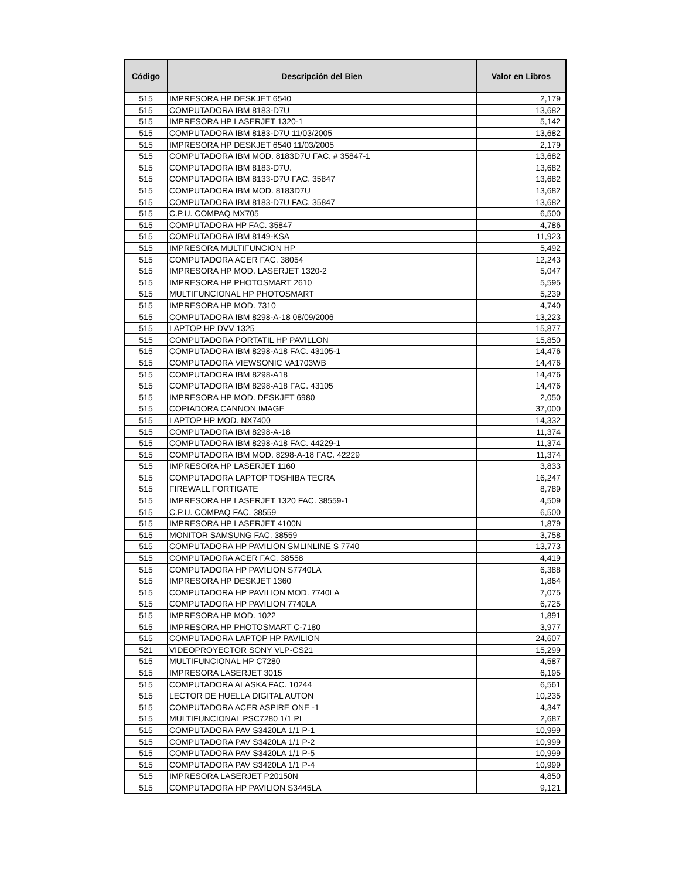| Código | Descripción del Bien | Valor en Libros |
| --- | --- | --- |
| 515 | IMPRESORA HP DESKJET 6540 | 2,179 |
| 515 | COMPUTADORA IBM 8183-D7U | 13,682 |
| 515 | IMPRESORA HP LASERJET 1320-1 | 5,142 |
| 515 | COMPUTADORA IBM 8183-D7U 11/03/2005 | 13,682 |
| 515 | IMPRESORA HP DESKJET 6540 11/03/2005 | 2,179 |
| 515 | COMPUTADORA IBM MOD. 8183D7U FAC. # 35847-1 | 13,682 |
| 515 | COMPUTADORA IBM 8183-D7U. | 13,682 |
| 515 | COMPUTADORA IBM 8133-D7U FAC. 35847 | 13,682 |
| 515 | COMPUTADORA IBM MOD. 8183D7U | 13,682 |
| 515 | COMPUTADORA IBM 8183-D7U FAC. 35847 | 13,682 |
| 515 | C.P.U. COMPAQ MX705 | 6,500 |
| 515 | COMPUTADORA HP FAC. 35847 | 4,786 |
| 515 | COMPUTADORA IBM 8149-KSA | 11,923 |
| 515 | IMPRESORA MULTIFUNCION HP | 5,492 |
| 515 | COMPUTADORA ACER FAC. 38054 | 12,243 |
| 515 | IMPRESORA HP MOD. LASERJET 1320-2 | 5,047 |
| 515 | IMPRESORA HP PHOTOSMART 2610 | 5,595 |
| 515 | MULTIFUNCIONAL HP PHOTOSMART | 5,239 |
| 515 | IMPRESORA HP MOD. 7310 | 4,740 |
| 515 | COMPUTADORA IBM 8298-A-18 08/09/2006 | 13,223 |
| 515 | LAPTOP HP DVV 1325 | 15,877 |
| 515 | COMPUTADORA PORTATIL HP PAVILLON | 15,850 |
| 515 | COMPUTADORA IBM 8298-A18 FAC. 43105-1 | 14,476 |
| 515 | COMPUTADORA VIEWSONIC VA1703WB | 14,476 |
| 515 | COMPUTADORA IBM 8298-A18 | 14,476 |
| 515 | COMPUTADORA IBM 8298-A18 FAC. 43105 | 14,476 |
| 515 | IMPRESORA HP MOD. DESKJET 6980 | 2,050 |
| 515 | COPIADORA CANNON IMAGE | 37,000 |
| 515 | LAPTOP HP MOD. NX7400 | 14,332 |
| 515 | COMPUTADORA IBM 8298-A-18 | 11,374 |
| 515 | COMPUTADORA IBM 8298-A18 FAC. 44229-1 | 11,374 |
| 515 | COMPUTADORA IBM MOD. 8298-A-18 FAC. 42229 | 11,374 |
| 515 | IMPRESORA HP LASERJET 1160 | 3,833 |
| 515 | COMPUTADORA LAPTOP TOSHIBA TECRA | 16,247 |
| 515 | FIREWALL FORTIGATE | 8,789 |
| 515 | IMPRESORA HP LASERJET 1320 FAC. 38559-1 | 4,509 |
| 515 | C.P.U. COMPAQ FAC. 38559 | 6,500 |
| 515 | IMPRESORA HP LASERJET 4100N | 1,879 |
| 515 | MONITOR SAMSUNG FAC. 38559 | 3,758 |
| 515 | COMPUTADORA HP PAVILION SMLINLINE S 7740 | 13,773 |
| 515 | COMPUTADORA ACER FAC. 38558 | 4,419 |
| 515 | COMPUTADORA HP PAVILION S7740LA | 6,388 |
| 515 | IMPRESORA HP DESKJET 1360 | 1,864 |
| 515 | COMPUTADORA HP PAVILION MOD. 7740LA | 7,075 |
| 515 | COMPUTADORA HP PAVILION 7740LA | 6,725 |
| 515 | IMPRESORA HP MOD. 1022 | 1,891 |
| 515 | IMPRESORA HP PHOTOSMART C-7180 | 3,977 |
| 515 | COMPUTADORA LAPTOP HP PAVILION | 24,607 |
| 521 | VIDEOPROYECTOR SONY VLP-CS21 | 15,299 |
| 515 | MULTIFUNCIONAL HP C7280 | 4,587 |
| 515 | IMPRESORA LASERJET 3015 | 6,195 |
| 515 | COMPUTADORA ALASKA FAC. 10244 | 6,561 |
| 515 | LECTOR DE HUELLA DIGITAL AUTON | 10,235 |
| 515 | COMPUTADORA ACER ASPIRE ONE -1 | 4,347 |
| 515 | MULTIFUNCIONAL PSC7280 1/1 PI | 2,687 |
| 515 | COMPUTADORA PAV S3420LA 1/1 P-1 | 10,999 |
| 515 | COMPUTADORA PAV S3420LA 1/1 P-2 | 10,999 |
| 515 | COMPUTADORA PAV S3420LA 1/1 P-5 | 10,999 |
| 515 | COMPUTADORA PAV S3420LA 1/1 P-4 | 10,999 |
| 515 | IMPRESORA LASERJET P20150N | 4,850 |
| 515 | COMPUTADORA HP PAVILION S3445LA | 9,121 |